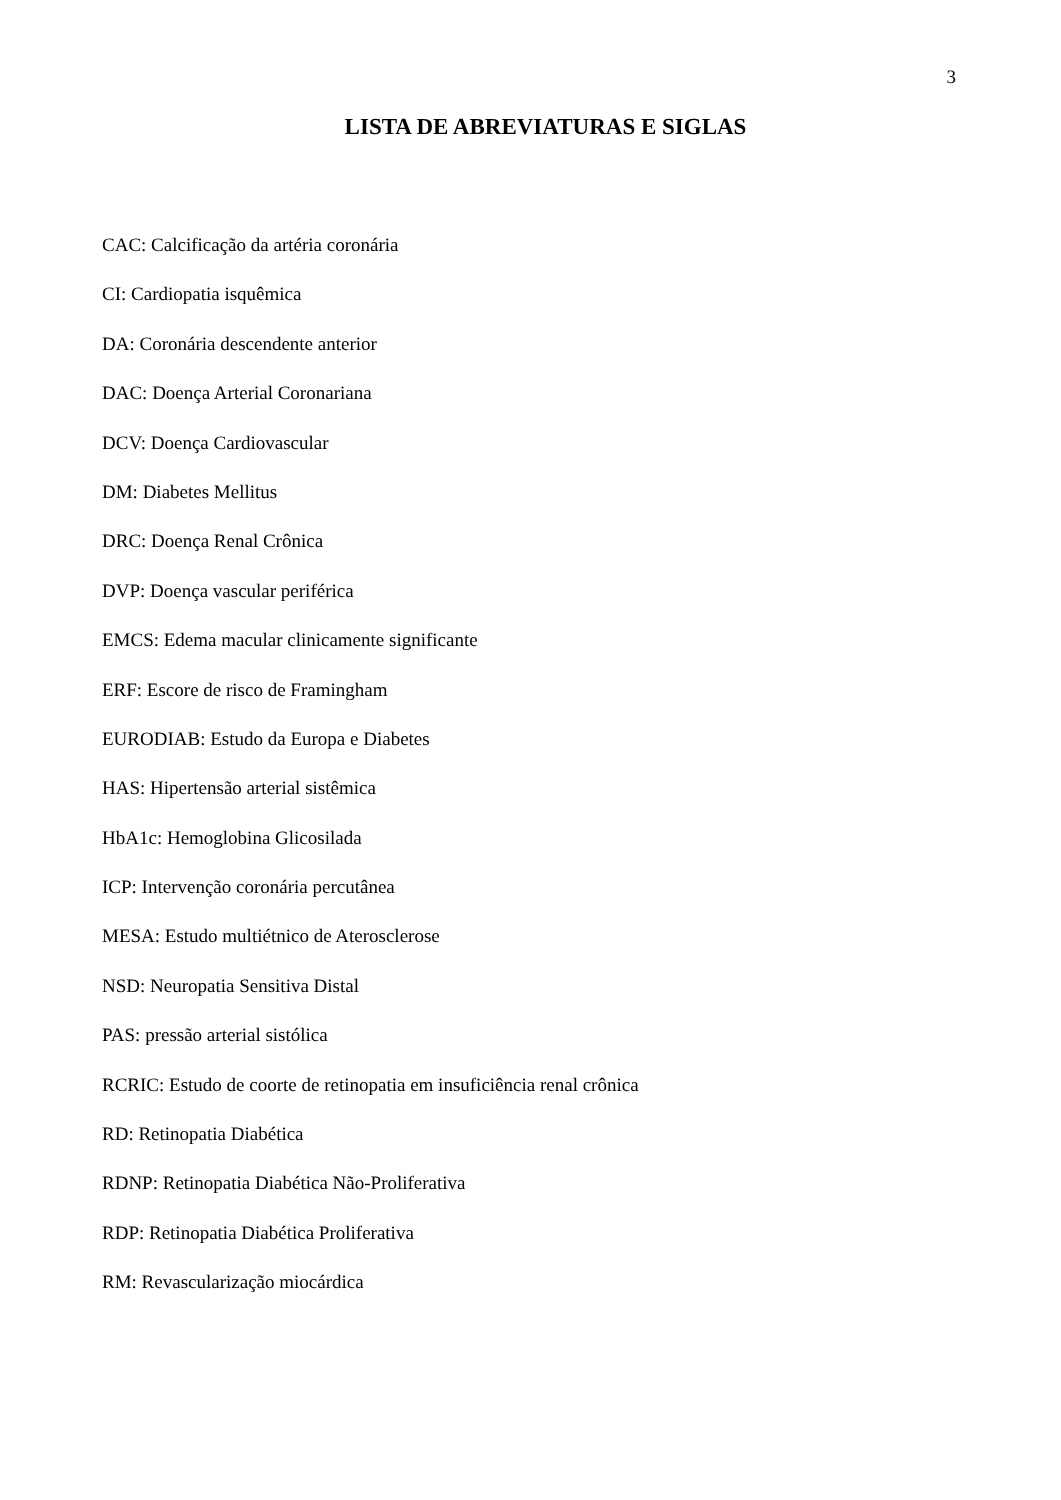3
LISTA DE ABREVIATURAS E SIGLAS
CAC: Calcificação da artéria coronária
CI: Cardiopatia isquêmica
DA: Coronária descendente anterior
DAC: Doença Arterial Coronariana
DCV: Doença Cardiovascular
DM: Diabetes Mellitus
DRC: Doença Renal Crônica
DVP: Doença vascular periférica
EMCS: Edema macular clinicamente significante
ERF: Escore de risco de Framingham
EURODIAB: Estudo da Europa e Diabetes
HAS: Hipertensão arterial sistêmica
HbA1c: Hemoglobina Glicosilada
ICP: Intervenção coronária percutânea
MESA: Estudo multiétnico de Aterosclerose
NSD: Neuropatia Sensitiva Distal
PAS: pressão arterial sistólica
RCRIC: Estudo de coorte de retinopatia em insuficiência renal crônica
RD: Retinopatia Diabética
RDNP: Retinopatia Diabética Não-Proliferativa
RDP: Retinopatia Diabética Proliferativa
RM: Revascularização miocárdica